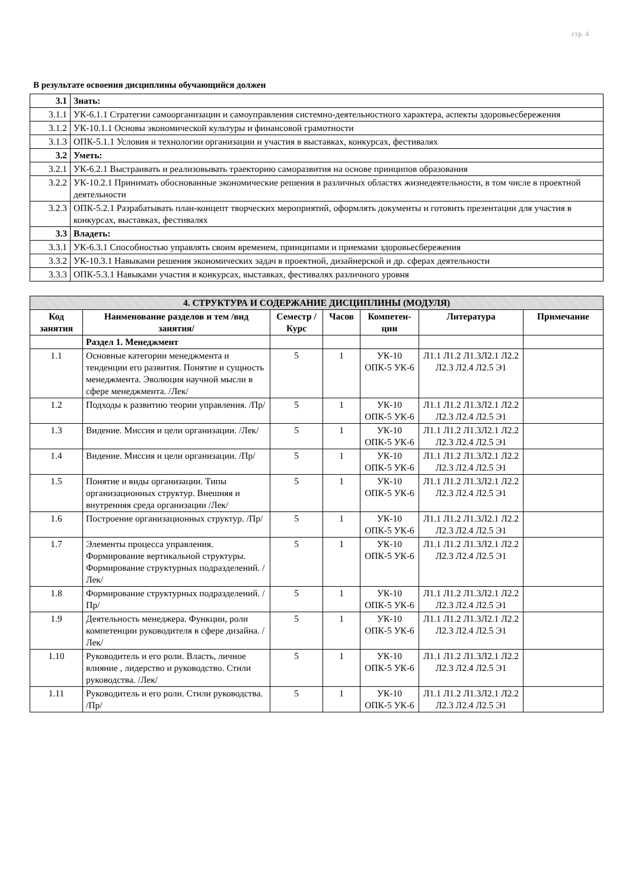стр. 4
В результате освоения дисциплины обучающийся должен
| 3.1 | Знать: |
| 3.1.1 | УК-6.1.1 Стратегии самоорганизации и самоуправления системно-деятельностного характера, аспекты здоровьесбережения |
| 3.1.2 | УК-10.1.1 Основы экономической культуры и финансовой грамотности |
| 3.1.3 | ОПК-5.1.1 Условия и технологии организации и участия в выставках, конкурсах, фестивалях |
| 3.2 | Уметь: |
| 3.2.1 | УК-6.2.1 Выстраивать и реализовывать траекторию саморазвития на основе принципов образования |
| 3.2.2 | УК-10.2.1 Принимать обоснованные экономические решения в различных областях жизнедеятельности, в том числе в проектной деятельности |
| 3.2.3 | ОПК-5.2.1 Разрабатывать план-концепт творческих мероприятий, оформлять документы и готовить презентации для участия в конкурсах, выставках, фестивалях |
| 3.3 | Владеть: |
| 3.3.1 | УК-6.3.1 Способностью управлять своим временем, принципами и приемами здоровьесбережения |
| 3.3.2 | УК-10.3.1 Навыками решения экономических задач в проектной, дизайнерской и др. сферах деятельности |
| 3.3.3 | ОПК-5.3.1 Навыками участия в конкурсах, выставках, фестивалях различного уровня |
| 4. СТРУКТУРА И СОДЕРЖАНИЕ ДИСЦИПЛИНЫ (МОДУЛЯ) | | | | | | |
| --- | --- | --- | --- | --- | --- | --- |
| Код занятия | Наименование разделов и тем /вид занятия/ | Семестр / Курс | Часов | Компетен-ции | Литература | Примечание |
| | Раздел 1. Менеджмент | | | | | |
| 1.1 | Основные категории менеджмента и тенденции его развития. Понятие и сущность менеджмента. Эволюция научной мысли в сфере менеджмента. /Лек/ | 5 | 1 | УК-10 ОПК-5 УК-6 | Л1.1 Л1.2 Л1.3Л2.1 Л2.2 Л2.3 Л2.4 Л2.5 Э1 | |
| 1.2 | Подходы к развитию теории управления. /Пр/ | 5 | 1 | УК-10 ОПК-5 УК-6 | Л1.1 Л1.2 Л1.3Л2.1 Л2.2 Л2.3 Л2.4 Л2.5 Э1 | |
| 1.3 | Видение. Миссия и цели организации. /Лек/ | 5 | 1 | УК-10 ОПК-5 УК-6 | Л1.1 Л1.2 Л1.3Л2.1 Л2.2 Л2.3 Л2.4 Л2.5 Э1 | |
| 1.4 | Видение. Миссия и цели организации. /Пр/ | 5 | 1 | УК-10 ОПК-5 УК-6 | Л1.1 Л1.2 Л1.3Л2.1 Л2.2 Л2.3 Л2.4 Л2.5 Э1 | |
| 1.5 | Понятие и виды организации. Типы организационных структур. Внешняя и внутренняя среда организации /Лек/ | 5 | 1 | УК-10 ОПК-5 УК-6 | Л1.1 Л1.2 Л1.3Л2.1 Л2.2 Л2.3 Л2.4 Л2.5 Э1 | |
| 1.6 | Построение организационных структур. /Пр/ | 5 | 1 | УК-10 ОПК-5 УК-6 | Л1.1 Л1.2 Л1.3Л2.1 Л2.2 Л2.3 Л2.4 Л2.5 Э1 | |
| 1.7 | Элементы процесса управления. Формирование вертикальной структуры. Формирование структурных подразделений. /Лек/ | 5 | 1 | УК-10 ОПК-5 УК-6 | Л1.1 Л1.2 Л1.3Л2.1 Л2.2 Л2.3 Л2.4 Л2.5 Э1 | |
| 1.8 | Формирование структурных подразделений. /Пр/ | 5 | 1 | УК-10 ОПК-5 УК-6 | Л1.1 Л1.2 Л1.3Л2.1 Л2.2 Л2.3 Л2.4 Л2.5 Э1 | |
| 1.9 | Деятельность менеджера. Функции, роли компетенции руководителя в сфере дизайна. /Лек/ | 5 | 1 | УК-10 ОПК-5 УК-6 | Л1.1 Л1.2 Л1.3Л2.1 Л2.2 Л2.3 Л2.4 Л2.5 Э1 | |
| 1.10 | Руководитель и его роли. Власть, личное влияние , лидерство и руководство. Стили руководства. /Лек/ | 5 | 1 | УК-10 ОПК-5 УК-6 | Л1.1 Л1.2 Л1.3Л2.1 Л2.2 Л2.3 Л2.4 Л2.5 Э1 | |
| 1.11 | Руководитель и его роли. Стили руководства. /Пр/ | 5 | 1 | УК-10 ОПК-5 УК-6 | Л1.1 Л1.2 Л1.3Л2.1 Л2.2 Л2.3 Л2.4 Л2.5 Э1 | |